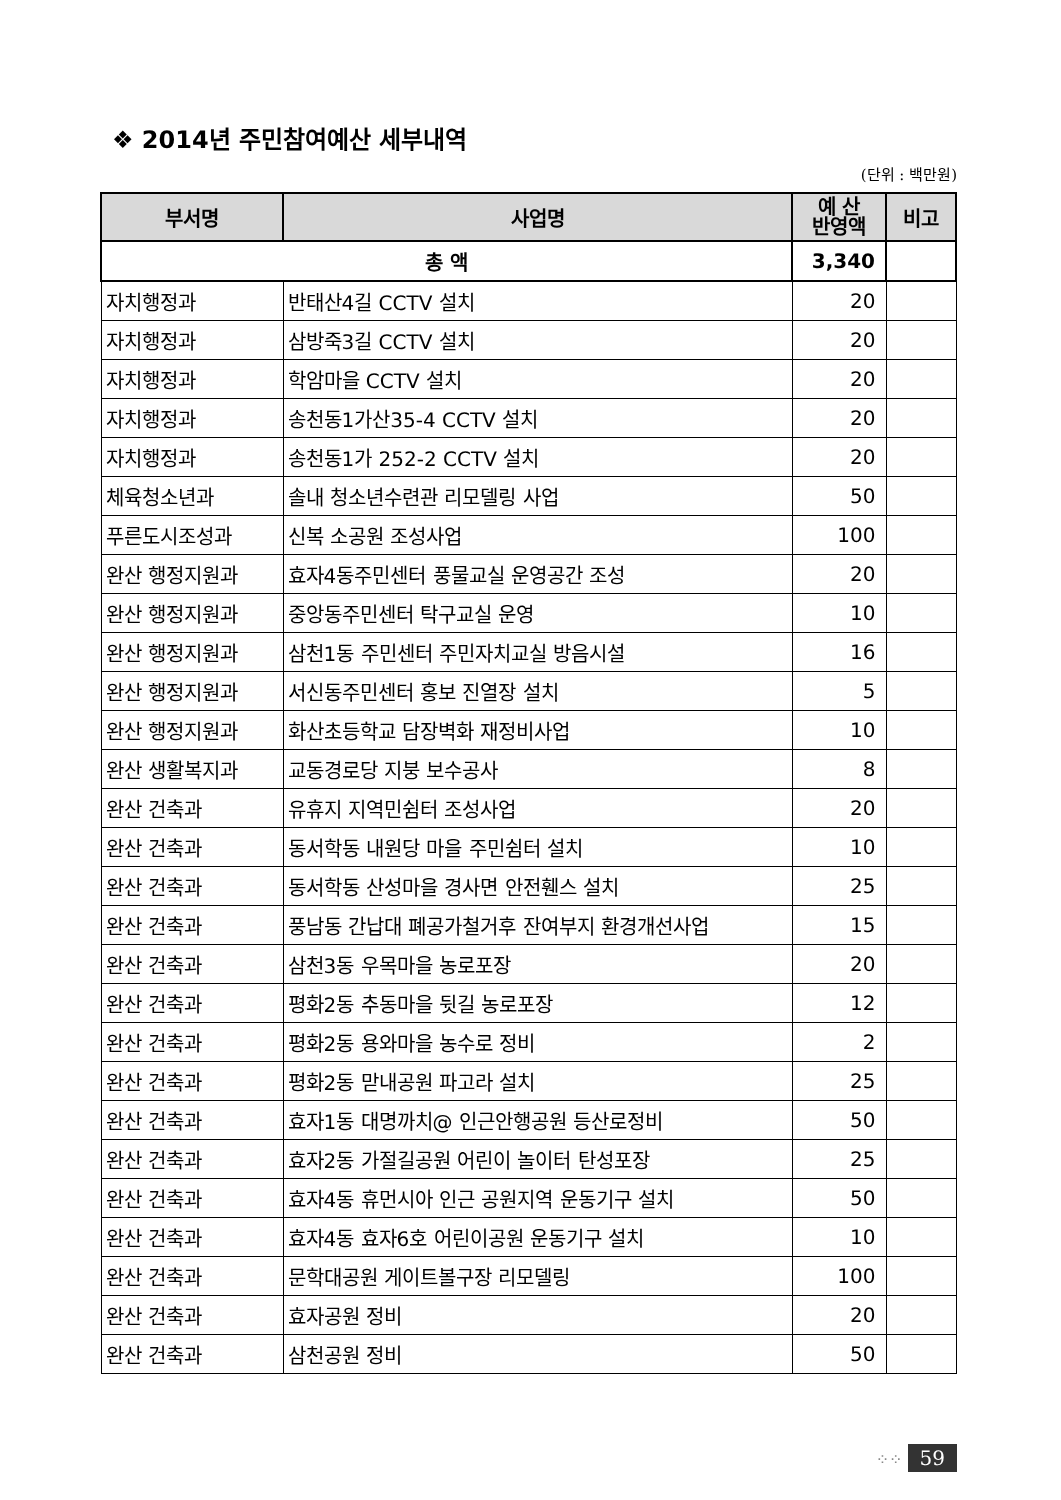❖ 2014년 주민참여예산 세부내역
(단위 : 백만원)
| 부서명 | 사업명 | 예 산 반영액 | 비고 |
| --- | --- | --- | --- |
| 총 액 | | 3,340 | |
| 자치행정과 | 반태산4길 CCTV 설치 | 20 | |
| 자치행정과 | 삼방죽3길 CCTV 설치 | 20 | |
| 자치행정과 | 학암마을 CCTV 설치 | 20 | |
| 자치행정과 | 송천동1가산35-4 CCTV 설치 | 20 | |
| 자치행정과 | 송천동1가 252-2 CCTV 설치 | 20 | |
| 체육청소년과 | 솔내 청소년수련관 리모델링 사업 | 50 | |
| 푸른도시조성과 | 신복 소공원 조성사업 | 100 | |
| 완산 행정지원과 | 효자4동주민센터 풍물교실 운영공간 조성 | 20 | |
| 완산 행정지원과 | 중앙동주민센터 탁구교실 운영 | 10 | |
| 완산 행정지원과 | 삼천1동 주민센터 주민자치교실 방음시설 | 16 | |
| 완산 행정지원과 | 서신동주민센터 홍보 진열장 설치 | 5 | |
| 완산 행정지원과 | 화산초등학교 담장벽화 재정비사업 | 10 | |
| 완산 생활복지과 | 교동경로당 지붕 보수공사 | 8 | |
| 완산 건축과 | 유휴지 지역민쉼터 조성사업 | 20 | |
| 완산 건축과 | 동서학동 내원당 마을 주민쉼터 설치 | 10 | |
| 완산 건축과 | 동서학동 산성마을 경사면 안전휀스 설치 | 25 | |
| 완산 건축과 | 풍남동 간납대 폐공가철거후 잔여부지 환경개선사업 | 15 | |
| 완산 건축과 | 삼천3동 우목마을 농로포장 | 20 | |
| 완산 건축과 | 평화2동 추동마을 뒷길 농로포장 | 12 | |
| 완산 건축과 | 평화2동 용와마을 농수로 정비 | 2 | |
| 완산 건축과 | 평화2동 맏내공원 파고라 설치 | 25 | |
| 완산 건축과 | 효자1동 대명까치@ 인근안행공원 등산로정비 | 50 | |
| 완산 건축과 | 효자2동 가절길공원 어린이 놀이터 탄성포장 | 25 | |
| 완산 건축과 | 효자4동 휴먼시아 인근 공원지역 운동기구 설치 | 50 | |
| 완산 건축과 | 효자4동 효자6호 어린이공원 운동기구 설치 | 10 | |
| 완산 건축과 | 문학대공원 게이트볼구장 리모델링 | 100 | |
| 완산 건축과 | 효자공원 정비 | 20 | |
| 완산 건축과 | 삼천공원 정비 | 50 | |
⁘⁘ 59